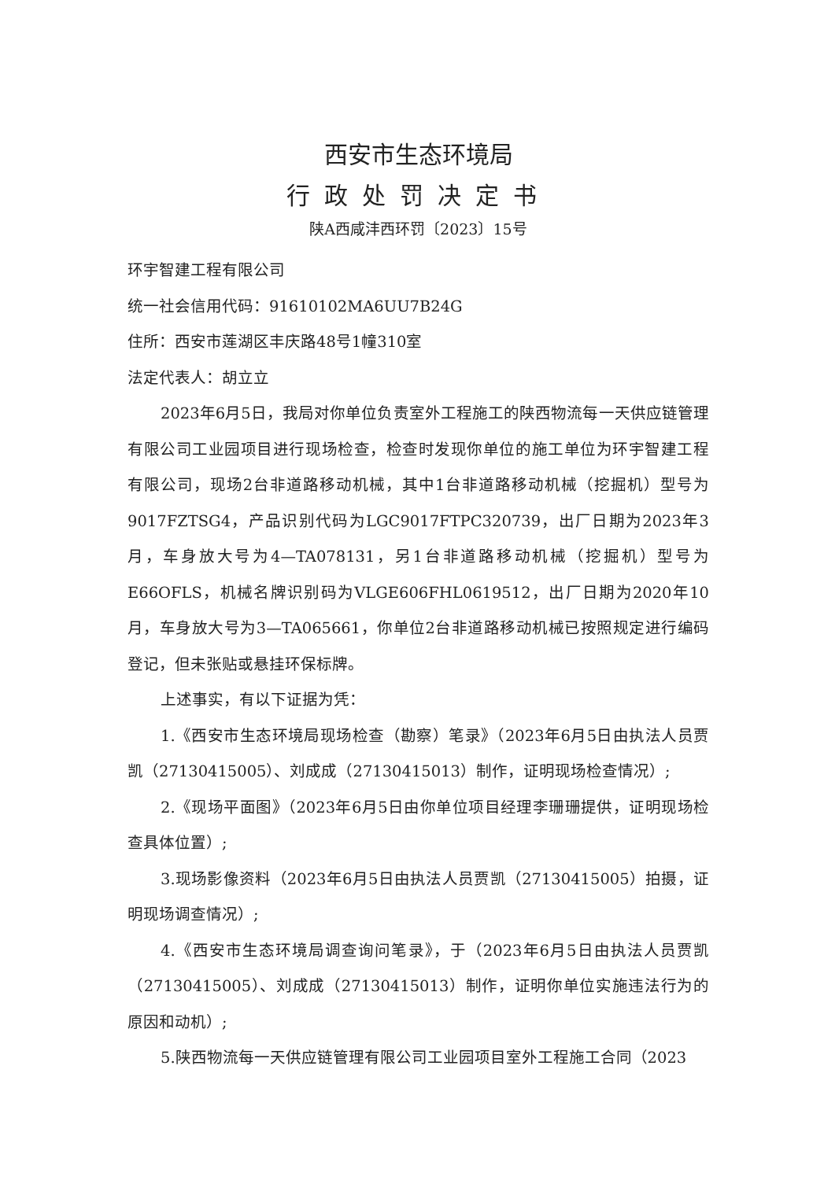西安市生态环境局
行政处罚决定书
陕A西咸沣西环罚〔2023〕15号
环宇智建工程有限公司
统一社会信用代码：91610102MA6UU7B24G
住所：西安市莲湖区丰庆路48号1幢310室
法定代表人：胡立立
2023年6月5日，我局对你单位负责室外工程施工的陕西物流每一天供应链管理有限公司工业园项目进行现场检查，检查时发现你单位的施工单位为环宇智建工程有限公司，现场2台非道路移动机械，其中1台非道路移动机械（挖掘机）型号为9017FZTSG4，产品识别代码为LGC9017FTPC320739，出厂日期为2023年3月，车身放大号为4—TA078131，另1台非道路移动机械（挖掘机）型号为E66OFLS，机械名牌识别码为VLGE606FHL0619512，出厂日期为2020年10月，车身放大号为3—TA065661，你单位2台非道路移动机械已按照规定进行编码登记，但未张贴或悬挂环保标牌。
上述事实，有以下证据为凭：
1.《西安市生态环境局现场检查（勘察）笔录》（2023年6月5日由执法人员贾凯（27130415005）、刘成成（27130415013）制作，证明现场检查情况）;
2.《现场平面图》（2023年6月5日由你单位项目经理李珊珊提供，证明现场检查具体位置）;
3.现场影像资料（2023年6月5日由执法人员贾凯（27130415005）拍摄，证明现场调查情况）;
4.《西安市生态环境局调查询问笔录》，于（2023年6月5日由执法人员贾凯（27130415005）、刘成成（27130415013）制作，证明你单位实施违法行为的原因和动机）;
5.陕西物流每一天供应链管理有限公司工业园项目室外工程施工合同（2023